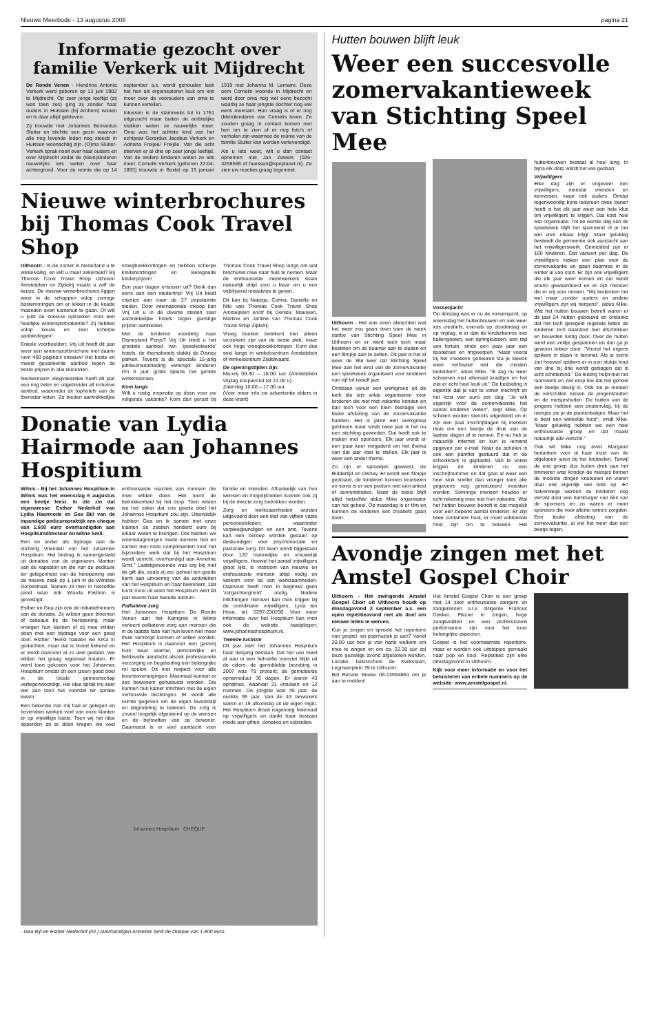Nieuwe Meerbode - 13 augustus 2008 pagina 21
Informatie gezocht over familie Verkerk uit Mijdrecht
De Ronde Venen - Hendrina Antonia Verkerk werd geboren op 13 juni 1902 te Mijdrecht. Op zeer jonge leeftijd (zij was toen zes) ging zij zonder haar ouders in Huissen (bij Arnhem) wonen en is daar altijd gebleven.
Zij trouwde met Johannes Bernardus Sluiter en stichtte een gezin waarvan alle nog levende leden nog steeds in Huissen woonachtig zijn. (O)ma Sluiter-Verkerk sprak nooit over haar ouders en over Mijdrecht zodat de (klein)kinderen nauwelijks iets weten over haar achtergrond. Voor de reünie die op 14 september a.s. wordt gehouden leek het hen als organisatoren leuk om iets meer over de voorouders van oma te kunnen vertellen.
Intussen is de stamreeks tot in 1761 uitgezocht maar buiten de ambtelijke stukken weten ze nauwelijks meer. Oma was het achtste kind van het echtpaar Gerardus Jacobus Verkerk en Adriana Freijeé/ Freijée. Van die acht stierven er al drie op zeer jonge leeftijd. Van de andere kinderen weten ze iets meer. Cornelis Verkerk (geboren 22-04-1893) trouwde in Boxtel op 15 januari 1919 met Johanna M. Lemaire. Deze oom Cornelis woonde in Mijdrecht en werd door oma nog wel eens bezocht waarbij ze haar jongste dochter nog wel eens meenam. Hun vraag is of er nog (klein)kinderen van Cornelis leven. Ze zouden graag in contact komen met hen om te zien of er nog foto's of verhalen zijn waarmee de reünie van de familie Sluiter kan worden verlevendigd.
Als u iets weet, wilt u dan contact opnemen met Jan Zweers (026-3258566 of huessen@kpnplanet.nl). Ze zien uw reacties graag tegemoet.
Nieuwe winterbrochures bij Thomas Cook Travel Shop
Uithoorn - Is de zomer in Nederland u te wisselvallig, en wilt u meer zekerheid? Bij Thomas Cook Travel Shop Uithoorn Amstelplein en Zijdelrij maakt u zelf de keuze. De nieuwe winterbrochures liggen weer in de schappen volop zonnige bestemmingen om er lekker in de koude maanden even tussenuit te gaan. Of wilt u juist de sneeuw opzoeken voor een heerlijke wintersportvakantie? Zij hebben volop keuze en zeer scherpe aanbiedingen!
Enkele voorbeelden: Vrij Uit heeft dit jaar weer een wintersportbrochure met daarin ruim 400 pagina's sneeuw! Het beste en meest gevarieerde aanbod tegen de beste prijzen in alle skioorden.
Neckermann vliegvakanties heeft dit jaar een nog beter en uitgebreider all inclusive aanbod, waaronder de tophotels van de Iberostar keten. Ze bieden aantrekkelijke vroegboekkortingen en hebben scherpe kinderkortingen en Beregoede kinderprijzen!
Een paar dagen ertussen uit? Denk dan eens aan een stedentrip! Vrij Uit biedt citytrips aan naar de 27 populairste steden. Door internationale inkoop kan Vrij Uit u in de diverse steden zeer aantrekkelijke hotels tegen gunstige prijzen aanbieden.
Met de kinderen voordelig naar Disneyland Parijs? Vrij Uit biedt u het grootste aanbod van 'geselecteerde' hotels, de themahotels vlakbij de Disney parken. Tevens is de speciale 15-jarig jubileumaanbieding verlengd: kinderen t/m 6 jaar gratis tijdens het gehele winterseizoen.
Kom langs
Wilt u rustig inspiratie op doen voor uw volgende vakantie? Kom dan gerust bij Thomas Cook Travel Shop langs om wat brochures mee naar huis te nemen. Maar de enthousiaste medewerkers staan natuurlijk altijd voor u klaar om u een vrijblijvend reisadvies te geven.
Dit kan bij Natasja, Corina, Daniëlle en Niki van Thomas Cook Travel Shop Amstelplein en/of bij Denise, Maureen, Martine en Jantine van Thomas Cook Travel Shop Zijdelrij.
Vroeg boeken betekent niet alleen verzekerd zijn van de beste plek, maar ook hoge vroegboekkortingen. Kom dus snel langs in winkelcentrum Amstelplein of winkelcentrum Zijdelwaard.
De openingstijden zijn:
Ma-vrij 09.30 – 18.00 uur (Amstelplein vrijdag koopavond tot 21.00 u)
Zaterdag 10.00 – 17.00 uur.
(Voor meer info zie advertentie elders in deze krant)
Donatie van Lydia Hairmode aan Johannes Hospitium
Wilnis - Bij het Johannes Hospitium in Wilnis was het woensdag 6 augustus een beetje feest. In die zin dat eigenaresse Esther Nederhof van Lydia Haarmode en Gea Bijl van de inpandige pedicurepraktijk een cheque van 1.600 euro overhandigden aan Hospitiumdirecteur Anneline Smit.
Een en ander als bijdrage aan de stichting Vrienden van het Johannes Hospitium. Het bedrag is samengesteld uit donaties van de eigenaren, klanten van de kapsalon en die van de pedicure ter gelegenheid van de heropening van de nieuwe zaak op 1 juni in de Wilnisse Dorpsstraat. Samen zit men in hetzelfde pand waar ook Wouda Fashion is gevestigd.
Esther en Gea zijn ook de initiatiefnemers van de donatie. Zij wilden geen bloemen of cadeaus bij de heropening, maar vroegen hun klanten of zij mee wilden doen met een bijdrage voor een goed doel. Esther: "Eerst hadden we KiKa in gedachten, maar dat is breed bekend en er wordt daarvoor al zo veel gedaan. We wilden het graag regionaal houden. Er werd toen gekozen voor het Johannes Hospitium omdat dit een (zeer) goed doel in de locale gemeenschap vertegenwoordigt. Het idee sprak mij zeer wel aan toen het voorstel ter sprake kwam.
Een bekende van mij had er gelegen en bovendien werken veel van onze klanten er op vrijwillige basis. Toen wij het idee opperden dit te doen kregen we veel enthousiaste reacties van mensen die mee wilden doen. Het toont de betrokkenheid bij het dorp. Toen wisten we het zeker dat ons goede doel het Johannes Hospitium zou zijn. Uiteindelijk hebben Gea en ik samen met onze klanten de zestien honderd euro bij elkaar weten te brengen. Dat hebben we woensdagmorgen mede namens hen en samen met onze complimenten voor het bijzondere werk dat bij het Hospitium wordt verricht, overhandigd aan Anneline Smit." Laatstgenoemde was erg blij met de gift die, zoals zij zei, geheel ten goede komt aan uitvoering van de activiteiten van het Hospitium en haar bewoners. Dat komt mooi uit want het Hospitium viert dit jaar tevens haar tweede lustrum.
Palliatieve zorg
Het Johannes Hospitium De Ronde Venen aan het Kamgras in Wilnis verleent palliatieve zorg aan mensen die in de laatste fase van hun leven niet meer thuis verzorgd kunnen of willen worden. Het Hospitium is daarvoor een gastvrij huis waar warme, persoonlijke en liefdevolle aandacht alsook professionele verzorging en begeleiding een belangrijke rol spelen. Dit met respect voor alle levensovertuigingen. Maximaal kunnen er zes bewoners gehuisvest worden. Die kunnen hun kamer inrichten met de eigen vertrouwde bezittingen. Er wordt alle ruimte gegeven om de eigen levensstijl en dagindeling te beleven. De zorg is zoveel mogelijk afgestemd op de wensen en de behoeften van de bewoner. Daarnaast is er veel aandacht voor familie en vrienden. Afhankelijk van hun wensen en mogelijkheden kunnen ook zij bij de directe zorg betrokken worden.
Zorg en werkzaamheden worden uitgevoerd door een staf van vijftien vaste personeelsleden, waaronder verpleegkundigen en een arts. Tevens kan een beroep worden gedaan op deskundigen voor psychosociale en pastorale zorg. Dit team wordt bijgestaan door 120 mannelijke en vrouwelijk vrijwilligers. Hoewel het aantal vrijwilligers groot lijkt, is instroom van nieuwe en enthousiaste mensen altijd nodig en welkom voor tal van werkzaamheden. Daarvoor heeft men in beginsel geen 'zorgachtergrond' nodig. Nadere inlichtingen hierover kan men krijgen bij de coördinator vrijwilligers, Lyda ten Hove, tel. 0297-230290. Voor meer informatie over het Hospitium kan men ook de website raadplegen: www.johanneshospitium.nl.
Tweede lustrum
Dit jaar viert het Johannes Hospitium haar tienjarig bestaan. Dat het van meet af aan in een behoefte voorziet blijkt uit de cijfers: de gemiddelde bezetting in 2007 was 78 procent; de gemiddelde opnameduur 36 dagen. Er waren 43 opnames, waarvan 31 vrouwen en 12 mannen. De jongste was 45 jaar, de oudste 95 jaar. Van de 43 bewoners waren er 19 afkomstig uit de eigen regio. Het Hospitium draait nagenoeg helemaal op vrijwilligers en dankt haar bestaan mede aan giften, donaties en subsidies.
Johannes Hospitium CHEQUE
- Gea Bijl en Esther Nederhof (mi.) overhandigen Anneline Smit de cheque van 1.600 euro
Hutten bouwen blijft leuk
Weer een succesvolle zomervakantieweek van Stichting Speel Mee
Uithoorn - Het was even afwachten wat het weer zou gaan doen toen de week startte van Stichting Speel Mee in Uithoorn en er werd toen toch maar besloten om de beamer aan te sluiten en een filmpje aan te zetten. Dit jaar is het al weer de 36e keer dat Stichting Speel Mee aan het eind van de zomervakantie een speelweek organiseert voor kinderen van vijf tot twaalf jaar.
Ontstaan vanuit een werkgroep uit de kerk die iets wilde organiseren voor kinderen die niet met vakantie konden en dan toch voor een klein bedragje een leuke afsluiting van de zomervakantie hadden. Het is jaren een werkgroep gebleven maar sinds twee jaar is het nu een stichting geworden. Dat heeft ook te maken met sponsors. Elk jaar wordt er een paar keer vergaderd om het thema van dat jaar vast te stellen. Elk jaar is weer een ander thema.
Zo zijn er sprookjes geweest, de Riddertijd en Disney. Er wordt een filmpje gedraaid, de kinderen kunnen knutselen en soms is er een podium met een artiest of demonstraties. Maar de basis blijft altijd hetzelfde aldus Mike organisator van het geheel. Op maandag is er film en kunnen de kinderen iets creatiefs gaan doen.
Vossenjacht
Op dinsdag was er nu de vossenjacht, op woensdag het huttenbouwen en ook weer iets creatiefs, evenals op donderdag en op vrijdag, is er dan de kinderkermis met ballengooien, een springkussen, een rad van fortuin, sinds een paar jaar een spookhuis en ringwerpen. "Maar vooral bij het creatieve gebeuren sta je steeds weer verbaasd wat die meiden bedenken", aldus Mike. "Ik zag nu weer schoenen met allemaal kraaltjes en het ziet er echt heel leuk uit." De bedoeling is eigenlijk dat je van te voren inschrijft en het kost vier euro per dag. "Je wilt eigenlijk voor de zomervakantie het aantal kinderen weten", zegt Mike. Op scholen worden stencils uitgedeeld en er zijn een paar inschrijfdagen bij mensen thuis om een beetje de druk van de laatste dagen af te nemen. En nu heb je natuurlijk internet en kun je iemand opgeven per e-mail. Naar de scholen is ook een pamflet gestuurd dat in de schoolkrant is geplaatst. Van te voren krijgen de kinderen nu een inschrijfnummer en dat gaat al weer een heel stuk sneller dan vroeger toen alle gegevens nog genotuleerd moesten worden. Sommige mensen houden er echt rekening mee met hun vakantie. Wat het hutten bouwen betreft is dat mogelijk voor een beperkt aantal kinderen. Er zijn twee containers hout, er moet voldoende hout zijn om te bouwen. Het huttenbouwen bestaat al heel lang. In bijna elk dorp wordt het wel gedaan.
Vrijwilligers
Elke dag zijn er ongeveer tien vrijwilligers, meestal vrienden en kennissen, maar ook ouders. Omdat tegenwoordig bijna iedereen twee banen heeft is het elk jaar weer een hele klus om vrijwilligers te krijgen. Dat kost heel wat organisatie. Tot de eerste dag van de speelweek blijft het spannend of je het wel voor elkaar krijgt. Maar gelukkig besteedt de gemeente ook aandacht aan het vrijwilligerswerk. Gemiddeld zijn er 160 kinderen. Dat varieert per dag. De vrijwilligers maken een plan voor de zomervakantie en gaan daarmee in de winter al van start. Er zijn ook vrijwilligers die elk jaar weer komen en dat wordt enorm gewaardeerd en er zijn mensen die er vrij voor nemen. "Wij bedenken het wel maar zonder ouders en andere vrijwilligers zijn wij nergens", aldus Mike. Wat het hutten bouwen betreft waren er dit jaar 24 hutten gebouwd en ondanks dat het toch geregeld regende lieten de kinderen zich daardoor niet afschrikken en bouwden lustig door. Over de hutten werd een zeiltje gespannen en dan ga je gewoon lekker door. "Vooral het ergens spijkers in slaan is favoriet. Als je soms ziet hoeveel spijkers er in een stukje hout van drie bij drie wordt geslagen dat is echt schitterend." De leiding helpt met het raamwerk en ziet erop toe dat het geheel een beetje stevig is. Ook zie je meteen de verschillen tussen de jongenshutten en de meisjeshutten. De hutten van de jongens hebben een piratenvlag, bij de meisjes zie je de plantenbakjes. Maar het is best een winkeltje hoor", vindt Mike. "Maar gelukkig hebben we een heel enthousiaste groep en dat maakt natuurlijk alle verschil."
Ook wil Mike nog even Margaret bedanken voor al haar inzet van de afgelopen jaren bij het knutselen. Terwijl de ene groep dus buiten druk aan het timmeren was konden de meisjes binnen de mooiste dingen knutselen en waren daar ook eigenlijk wel trots op. En halverwege werden de kinderen nog verrast door een hamburger van één van de sponsors en zo waren er meer sponsors die voor allerlei extra's zorgden. Een leuke afsluiting van de zomervakantie, al viel het weer dan een beetje tegen.
Avondje zingen met het Amstel Gospel Choir
Uithoorn - Het swingende Amstel Gospel Choir uit Uithoorn houdt op dinsdagavond 2 september a.s. een open repetitieavond met als doel om nieuwe leden te werven.
Kun je zingen en spreekt het repertoire van gospel- en popmuziek je aan? Vanaf 20.00 uur ben je van harte welkom om mee te zingen en om ca. 22.30 uur zal deze gezellige avond afgesloten worden. Locatie: basisschool de Kwikstaart, Legmeerplein 39 te Uithoorn.
Bel Renate Beuse 06-13594864 om je aan te melden!
Het Amstel Gospel Choir is een groep met 14 zeer enthousiaste zangers en zangeressen o.l.v. dirigente Frances Dekker. Plezier in zingen, hoge zangkwaliteit en een professionele performance zijn voor het koor belangrijke aspecten.
Gospel is het voornaamste repertoire, maar er worden ook uitstapjes gemaakt naar pop en soul. Repetities zijn elke dinsdagavond in Uithoorn.
Kijk voor meer informatie en voor het beluisteren van enkele nummers op de website: www.amstelgospel.nl.